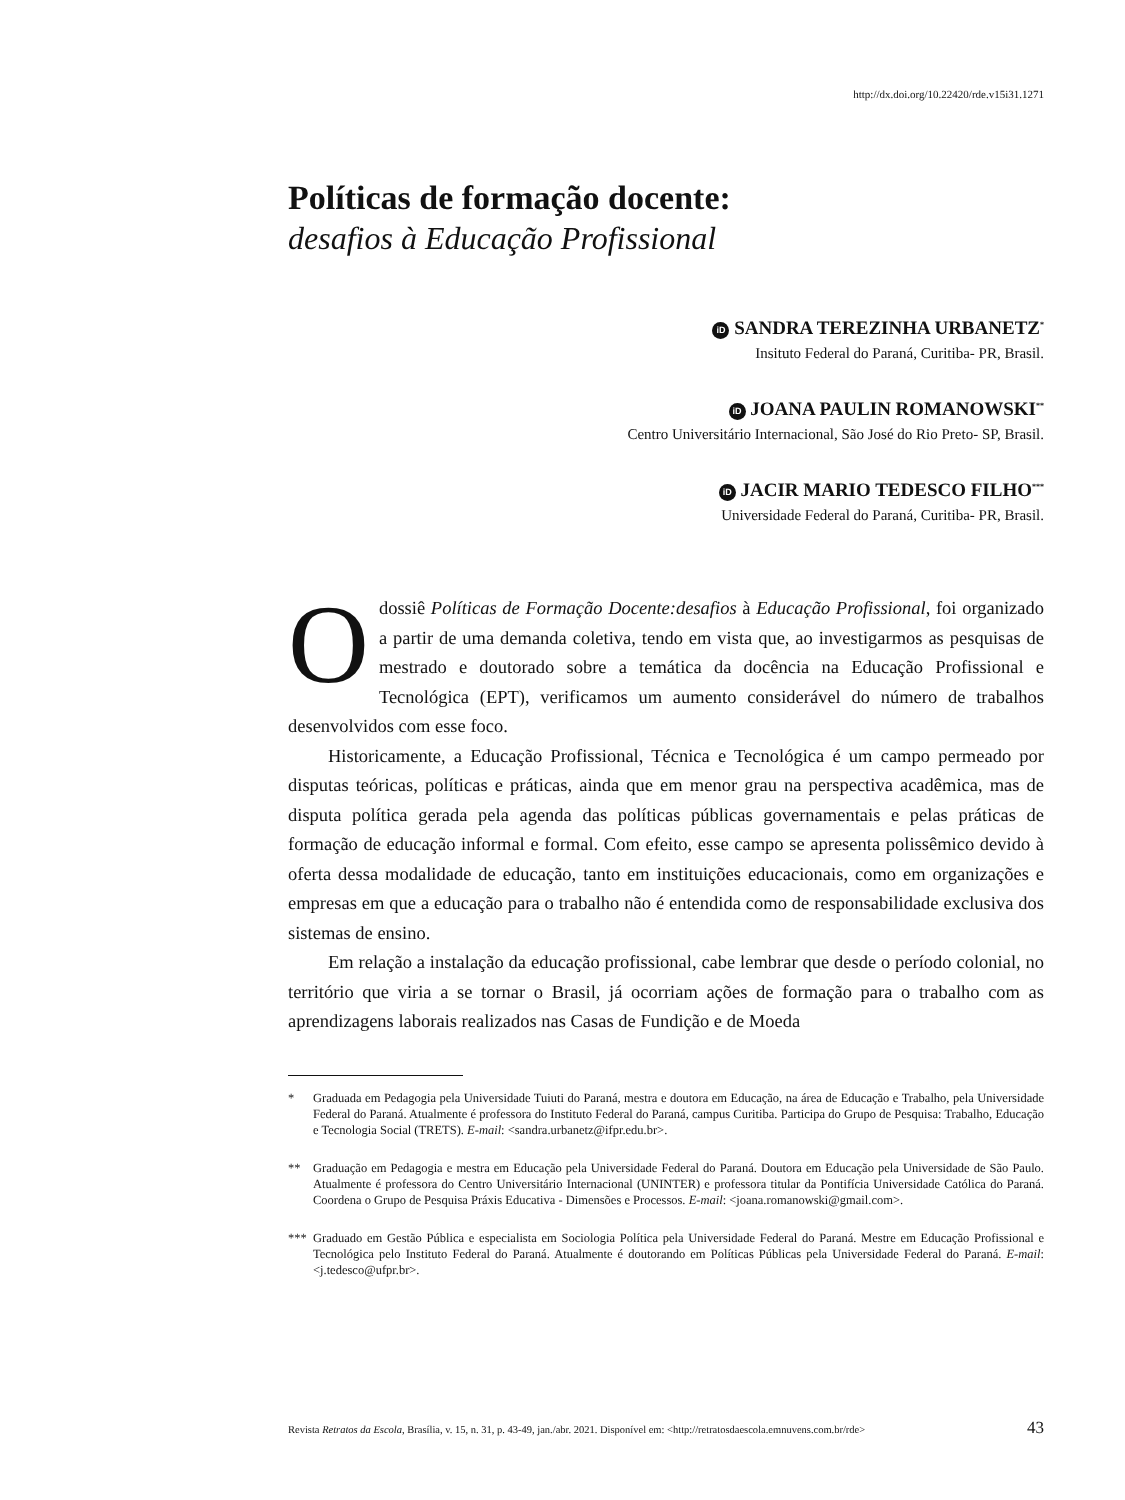http://dx.doi.org/10.22420/rde.v15i31.1271
Políticas de formação docente:
desafios à Educação Profissional
iD SANDRA TEREZINHA URBANETZ<sup>*</sup>
Insituto Federal do Paraná, Curitiba- PR, Brasil.
iD JOANA PAULIN ROMANOWSKI<sup>**</sup>
Centro Universitário Internacional, São José do Rio Preto- SP, Brasil.
iD JACIR MARIO TEDESCO FILHO<sup>***</sup>
Universidade Federal do Paraná, Curitiba- PR, Brasil.
Odossiê Políticas de Formação Docente:desafios à Educação Profissional, foi organizado a partir de uma demanda coletiva, tendo em vista que, ao investigarmos as pesquisas de mestrado e doutorado sobre a temática da docência na Educação Profissional e Tecnológica (EPT), verificamos um aumento considerável do número de trabalhos desenvolvidos com esse foco.
Historicamente, a Educação Profissional, Técnica e Tecnológica é um campo permeado por disputas teóricas, políticas e práticas, ainda que em menor grau na perspectiva acadêmica, mas de disputa política gerada pela agenda das políticas públicas governamentais e pelas práticas de formação de educação informal e formal. Com efeito, esse campo se apresenta polissêmico devido à oferta dessa modalidade de educação, tanto em instituições educacionais, como em organizações e empresas em que a educação para o trabalho não é entendida como de responsabilidade exclusiva dos sistemas de ensino.
Em relação a instalação da educação profissional, cabe lembrar que desde o período colonial, no território que viria a se tornar o Brasil, já ocorriam ações de formação para o trabalho com as aprendizagens laborais realizados nas Casas de Fundição e de Moeda
* Graduada em Pedagogia pela Universidade Tuiuti do Paraná, mestra e doutora em Educação, na área de Educação e Trabalho, pela Universidade Federal do Paraná. Atualmente é professora do Instituto Federal do Paraná, campus Curitiba. Participa do Grupo de Pesquisa: Trabalho, Educação e Tecnologia Social (TRETS). E-mail: <sandra.urbanetz@ifpr.edu.br>.
** Graduação em Pedagogia e mestra em Educação pela Universidade Federal do Paraná. Doutora em Educação pela Universidade de São Paulo. Atualmente é professora do Centro Universitário Internacional (UNINTER) e professora titular da Pontifícia Universidade Católica do Paraná. Coordena o Grupo de Pesquisa Práxis Educativa - Dimensões e Processos. E-mail: <joana.romanowski@gmail.com>.
*** Graduado em Gestão Pública e especialista em Sociologia Política pela Universidade Federal do Paraná. Mestre em Educação Profissional e Tecnológica pelo Instituto Federal do Paraná. Atualmente é doutorando em Políticas Públicas pela Universidade Federal do Paraná. E-mail: <j.tedesco@ufpr.br>.
Revista Retratos da Escola, Brasília, v. 15, n. 31, p. 43-49, jan./abr. 2021. Disponível em: <http://retratosdaescola.emnuvens.com.br/rde> 43